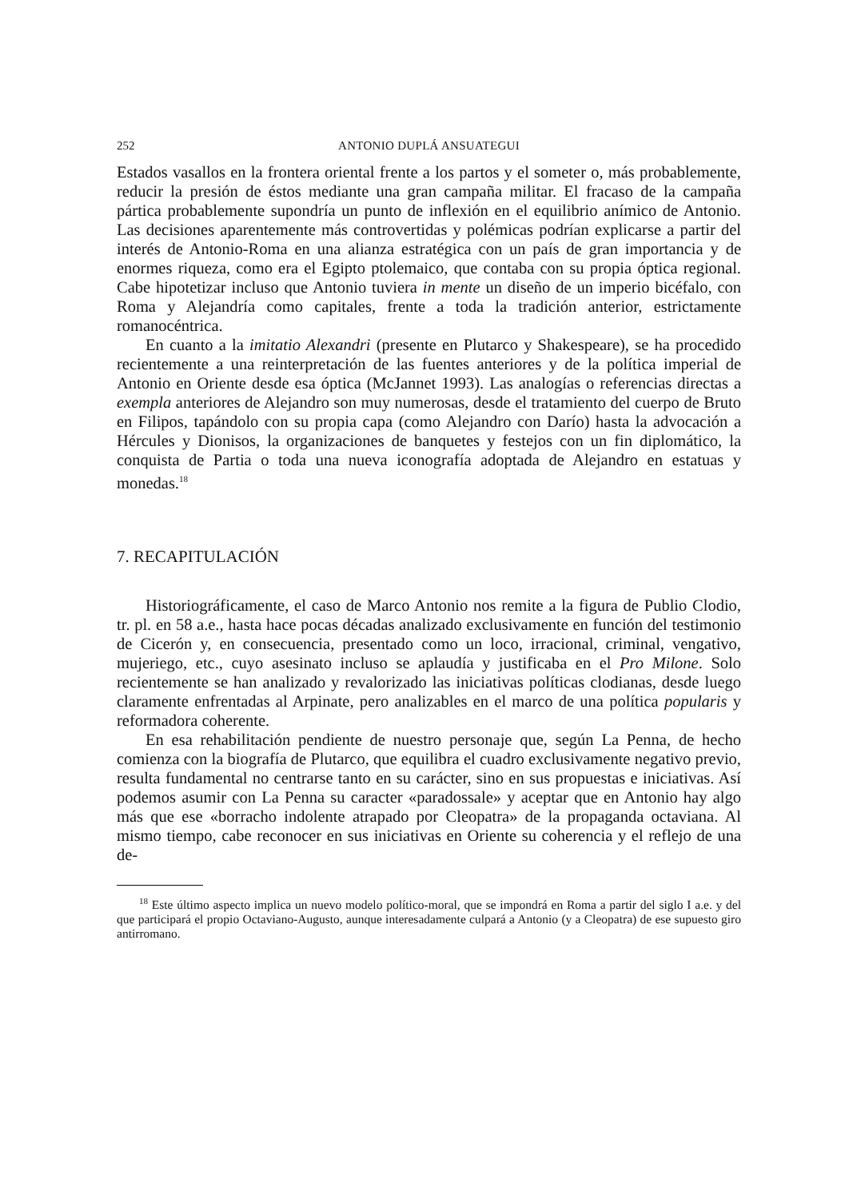252 ANTONIO DUPLÁ ANSUATEGUI
Estados vasallos en la frontera oriental frente a los partos y el someter o, más probablemente, reducir la presión de éstos mediante una gran campaña militar. El fracaso de la campaña pártica probablemente supondría un punto de inflexión en el equilibrio anímico de Antonio. Las decisiones aparentemente más controvertidas y polémicas podrían explicarse a partir del interés de Antonio-Roma en una alianza estratégica con un país de gran importancia y de enormes riqueza, como era el Egipto ptolemaico, que contaba con su propia óptica regional. Cabe hipotetizar incluso que Antonio tuviera in mente un diseño de un imperio bicéfalo, con Roma y Alejandría como capitales, frente a toda la tradición anterior, estrictamente romanocéntrica.
En cuanto a la imitatio Alexandri (presente en Plutarco y Shakespeare), se ha procedido recientemente a una reinterpretación de las fuentes anteriores y de la política imperial de Antonio en Oriente desde esa óptica (McJannet 1993). Las analogías o referencias directas a exempla anteriores de Alejandro son muy numerosas, desde el tratamiento del cuerpo de Bruto en Filipos, tapándolo con su propia capa (como Alejandro con Darío) hasta la advocación a Hércules y Dionisos, la organizaciones de banquetes y festejos con un fin diplomático, la conquista de Partia o toda una nueva iconografía adoptada de Alejandro en estatuas y monedas.<sup>18</sup>
7. RECAPITULACIÓN
Historiográficamente, el caso de Marco Antonio nos remite a la figura de Publio Clodio, tr. pl. en 58 a.e., hasta hace pocas décadas analizado exclusivamente en función del testimonio de Cicerón y, en consecuencia, presentado como un loco, irracional, criminal, vengativo, mujeriego, etc., cuyo asesinato incluso se aplaudía y justificaba en el Pro Milone. Solo recientemente se han analizado y revalorizado las iniciativas políticas clodianas, desde luego claramente enfrentadas al Arpinate, pero analizables en el marco de una política popularis y reformadora coherente.
En esa rehabilitación pendiente de nuestro personaje que, según La Penna, de hecho comienza con la biografía de Plutarco, que equilibra el cuadro exclusivamente negativo previo, resulta fundamental no centrarse tanto en su carácter, sino en sus propuestas e iniciativas. Así podemos asumir con La Penna su caracter «paradossale» y aceptar que en Antonio hay algo más que ese «borracho indolente atrapado por Cleopatra» de la propaganda octaviana. Al mismo tiempo, cabe reconocer en sus iniciativas en Oriente su coherencia y el reflejo de una de-
<sup>18</sup> Este último aspecto implica un nuevo modelo político-moral, que se impondrá en Roma a partir del siglo I a.e. y del que participará el propio Octaviano-Augusto, aunque interesadamente culpará a Antonio (y a Cleopatra) de ese supuesto giro antirromano.